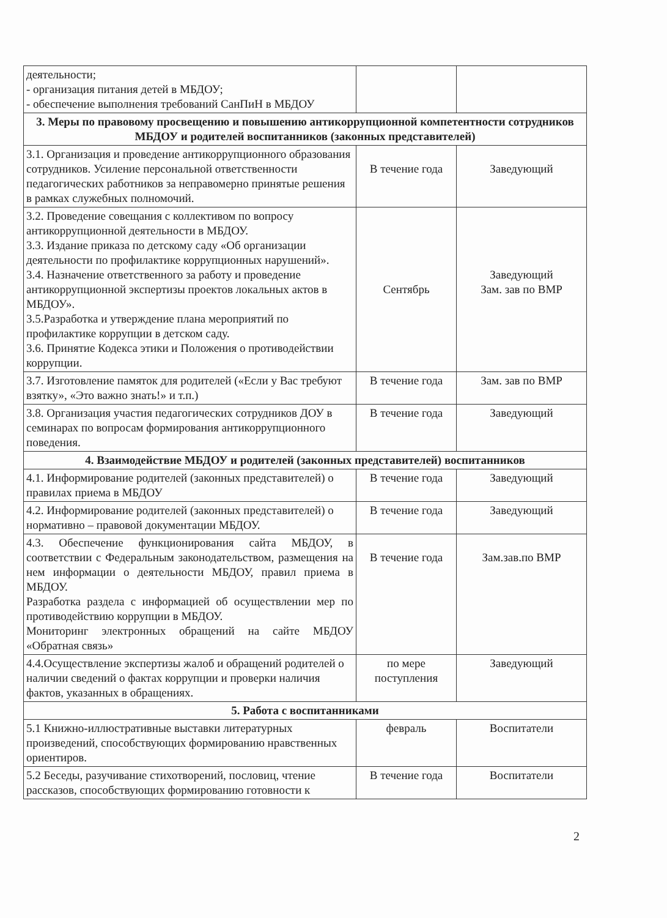| деятельности; - организация питания детей в МБДОУ; - обеспечение выполнения требований СанПиН в МБДОУ | | |
| 3. Меры по правовому просвещению и повышению антикоррупционной компетентности сотрудников МБДОУ и родителей воспитанников (законных представителей) | | |
| 3.1. Организация и проведение антикоррупционного образования сотрудников. Усиление персональной ответственности педагогических работников за неправомерно принятые решения в рамках служебных полномочий. | В течение года | Заведующий |
| 3.2. Проведение совещания с коллективом по вопросу антикоррупционной деятельности в МБДОУ. 3.3. Издание приказа по детскому саду «Об организации деятельности по профилактике коррупционных нарушений». 3.4. Назначение ответственного за работу и проведение антикоррупционной экспертизы проектов локальных актов в МБДОУ». 3.5.Разработка и утверждение плана мероприятий по профилактике коррупции в детском саду. 3.6. Принятие Кодекса этики и Положения о противодействии коррупции. | Сентябрь | Заведующий Зам. зав по ВМР |
| 3.7. Изготовление памяток для родителей («Если у Вас требуют взятку», «Это важно знать!» и т.п.) | В течение года | Зам. зав по ВМР |
| 3.8. Организация участия педагогических сотрудников ДОУ в семинарах по вопросам формирования антикоррупционного поведения. | В течение года | Заведующий |
| 4. Взаимодействие МБДОУ и родителей (законных представителей) воспитанников | | |
| 4.1. Информирование родителей (законных представителей) о правилах приема в МБДОУ | В течение года | Заведующий |
| 4.2. Информирование родителей (законных представителей) о нормативно – правовой документации МБДОУ. | В течение года | Заведующий |
| 4.3. Обеспечение функционирования сайта МБДОУ, в соответствии с Федеральным законодательством, размещения на нем информации о деятельности МБДОУ, правил приема в МБДОУ. Разработка раздела с информацией об осуществлении мер по противодействию коррупции в МБДОУ. Мониторинг электронных обращений на сайте МБДОУ «Обратная связь» | В течение года | Зам.зав.по ВМР |
| 4.4.Осуществление экспертизы жалоб и обращений родителей о наличии сведений о фактах коррупции и проверки наличия фактов, указанных в обращениях. | по мере поступления | Заведующий |
| 5. Работа с воспитанниками | | |
| 5.1 Книжно-иллюстративные выставки литературных произведений, способствующих формированию нравственных ориентиров. | февраль | Воспитатели |
| 5.2 Беседы, разучивание стихотворений, пословиц, чтение рассказов, способствующих формированию готовности к | В течение года | Воспитатели |
2